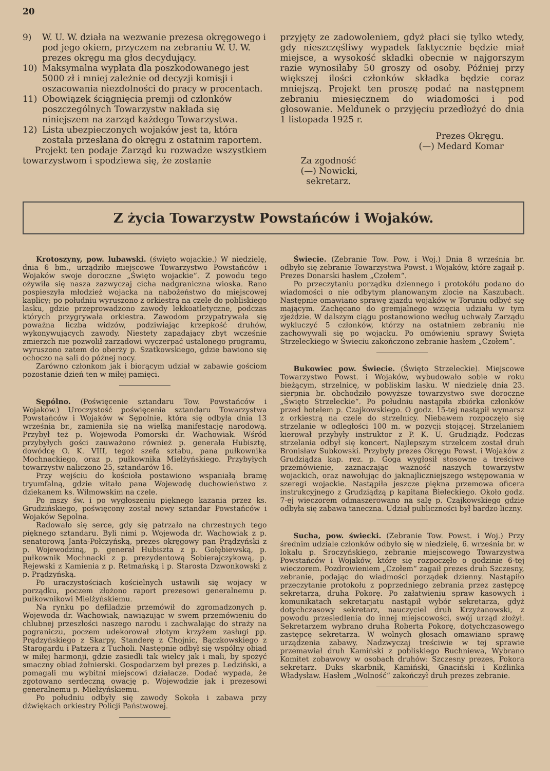20
9) W. U. W. działa na wezwanie prezesa okręgowego i pod jego okiem, przyczem na zebraniu W. U. W. prezes okręgu ma głos decydujący.
10) Maksymalna wypłata dla poszkodowanego jest 5000 zł i mniej zależnie od decyzji komisji i oszacowania niezdolności do pracy w procentach.
11) Obowiązek ściągnięcia premji od członków poszczególnych Towarzystw nakłada się niniejszem na zarząd każdego Towarzystwa.
12) Lista ubezpieczonych wojaków jest ta, która została przesłana do okręgu z ostatnim raportem.
Projekt ten podaje Zarząd ku rozwadze wszystkiem towarzystwom i spodziewa się, że zostanie
przyjęty ze zadowoleniem, gdyż płaci się tylko wtedy, gdy nieszczęśliwy wypadek faktycznie będzie miał miejsce, a wysokość składki obecnie w najgorszym razie wynosiłaby 50 groszy od osoby. Później przy większej ilości członków składka będzie coraz mniejszą. Projekt ten proszę podać na następnem zebraniu miesięcznem do wiadomości i pod głosowanie. Meldunek o przyjęciu przedłożyć do dnia 1 listopada 1925 r.
Prezes Okręgu.
(—) Medard Komar
Za zgodność
(—) Nowicki,
sekretarz.
Z życia Towarzystw Powstańców i Wojaków.
Krotoszyny, pow. lubawski. (święto wojackie.) W niedzielę, dnia 6 bm., urządziło miejscowe Towarzystwo Powstańców i Wojaków swoje doroczne „Święto wojackie“. Z powodu tego ożywiła się nasza zazwyczaj cicha nadgraniczna wioska. Rano pospieszyła młodzież wojacka na nabożeństwo do miejscowej kaplicy; po południu wyruszono z orkiestrą na czele do pobliskiego lasku, gdzie przeprowadzono zawody lekkoatletyczne, podczas których przygrywała orkiestra. Zawodom przypatrywała się poważna liczba widzów, podziwiając krzepkość druhów, wykonywujących zawody. Niestety zapadający zbyt wcześnie zmierzch nie pozwolił zarządowi wyczerpać ustalonego programu, wyruszono zatem do oberży p. Szatkowskiego, gdzie bawiono się ochoczo na sali do późnej nocy.
Zarówno członkom jak i biorącym udział w zabawie gościom pozostanie dzień ten w miłej pamięci.
Sępólno. (Poświęcenie sztandaru Tow. Powstańców i Wojaków.) Uroczystość poświęcenia sztandaru Towarzystwa Powstańców i Wojaków w Sępolnie, która się odbyła dnia 13 września br., zamieniła się na wielką manifestację narodową. Przybył też p. Wojewoda Pomorski dr. Wachowiak. Wśród przybyłych gości zauważono również p. generała Hubisztę, dowódcę O. K. VIII, tegoż szefa sztabu, pana pułkownika Mochnackiego, oraz p. pułkownika Mielżyńskiego. Przybyłych towarzystw naliczono 25, sztandarów 16.
Przy wejściu do kościoła postawiono wspaniałą bramę tryumfalną, gdzie witało pana Wojewodę duchowieństwo z dziekanem ks. Wilmowskim na czele.
Po mszy św. i po wygłoszeniu pięknego kazania przez ks. Grudzińskiego, poświęcony został nowy sztandar Powstańców i Wojaków Sępolna.
Radowało się serce, gdy się patrzało na chrzestnych tego pięknego sztandaru. Byli nimi p. Wojewoda dr. Wachowiak z p. senatorową Janta-Połczyńską, prezes okręgowy pan Prądzyński z p. Wojewodziną, p. generał Hubiszta z p. Gołębiewską, p. pułkownik Mochnacki z p. prezydentową Sobierajczykową, p. Rejewski z Kamienia z p. Retmańską i p. Starosta Dzwonkowski z p. Prądzyńską.
Po uraczystościach kościelnych ustawili się wojacy w porządku, poczem złożono raport prezesowi generalnemu p. pułkownikowi Mielżyńskiemu.
Na rynku po defiladzie przemówił do zgromadzonych p. Wojewoda dr. Wachowiak, nawiązując w swem przemówieniu do chlubnej przeszłości naszego narodu i zachwalając do straży na pograniczu, poczem udekorował złotym krzyżem zasługi pp. Prądzyńskiego z Skarpy, Standerę z Chojnic, Bączkowskiego z Starogardu i Patzera z Tucholi. Następnie odbył się wspólny obiad w miłej harmonji, gdzie zasiedli tak wielcy jak i mali, by spożyć smaczny obiad żołnierski. Gospodarzem był prezes p. Ledziński, a pomagali mu wybitni miejscowi działacze. Dodać wypada, że zgotowano serdeczną owację p. Wojewodzie jak i prezesowi generalnemu p. Mielżyńskiemu.
Po południu odbyły się zawody Sokoła i zabawa przy dźwiękach orkiestry Policji Państwowej.
Świecie. (Zebranie Tow. Pow. i Woj.) Dnia 8 września br. odbyło się zebranie Towarzystwa Powst. i Wojaków, które zagaił p. Prezes Donarski hasłem „Czołem“.
Po przeczytaniu porządku dziennego i protokółu podano do wiadomości o nie odbytym planowanym zlocie na Kaszubach. Następnie omawiano sprawę zjazdu wojaków w Toruniu odbyć się mającym. Zachęcano do gremjalnego wzięcia udziału w tym zjeździe. W dalszym ciągu postanowiono według uchwały Zarządu wykluczyć 5 członków, którzy na ostatniem zebraniu nie zachowywali się po wojacku. Po omówieniu sprawy Święta Strzeleckiego w Świeciu zakończono zebranie hasłem „Czołem“.
Bukowiec pow. Świecie. (Święto Strzeleckie). Miejscowe Towarzystwo Powst. i Wojaków, wybudowało sobie w roku bieżącym, strzelnicę, w pobliskim lasku. W niedzielę dnia 23. sierpnia br. obchodziło powyższe towarzystwo swe doroczne „Święto Strzeleckie“. Po południu nastąpiła zbiórka członków przed hotelem p. Czajkowskiego. O godz. 15-tej nastąpił wymarsz z orkiestrą na czele do strzelnicy. Niebawem rozpoczęło się strzelanie w odległości 100 m. w pozycji stojącej. Strzelaniem kierował przybyły instruktor z P. K. U. Grudziądz. Podczas strzelania odbył się koncert. Najlepszym strzelcem został druh Bronisław Subkowski. Przybyły prezes Okręgu Powst. i Wojaków z Grudziądza kap. rez. p. Goga wygłosił stosowne a treściwe przemówienie, zaznaczając ważność naszych towarzystw wojackich, oraz nawołując do jaknajliczniejszego wstępowania w szeregi wojackie. Nastąpiła jeszcze piękna przemowa oficera instrukcyjnego z Grudziądzą p kapitana Bieleckiego. Około godz. 7-ej wieczorem odmaszerowano na salę p. Czajkowskiego gdzie odbyła się zabawa taneczna. Udział publiczności był bardzo liczny.
Sucha, pow. świecki. (Zebranie Tow. Powst. i Woj.) Przy średnim udziale członków odbyło się w niedzielę, 6. września br. w lokalu p. Sroczyńskiego, zebranie miejscowego Towarzystwa Powstańców i Wojaków, które się rozpoczęło o godzinie 6-tej wieczorem. Pozdrowieniem „Czołem“ zagaił prezes druh Szczesny, zebranie, podając do wiadmości porządek dzienny. Nastąpiło przeczytanie protokołu z poprzedniego zebrania przez zastępcę sekretarza, druha Pokorę. Po załatwieniu spraw kasowych i komunikatach sekretarjatu nastąpił wybór sekretarza, gdyż dotychczasowy sekretarz, nauczyciel druh Krzyżanowski, z powodu przesiedlenia do innej miejscowości, swój urząd złożył. Sekretarzem wybrano druha Roberta Pokorę, dotychczasowego zastępcę sekretarza. W wolnych głosach omawiano sprawę urządzenia zabawy. Nadzwyczaj treściwie w tej sprawie przemawiał druh Kamiński z pobliskiego Buchniewa, Wybrano Komitet zobawowy w osobach druhów: Szczesny prezes, Pokora sekretarz. Duks skarbnik, Kamiński, Gnaciński i Koźlinka Władysław. Hasłem „Wolność“ zakończył druh prezes zebranie.